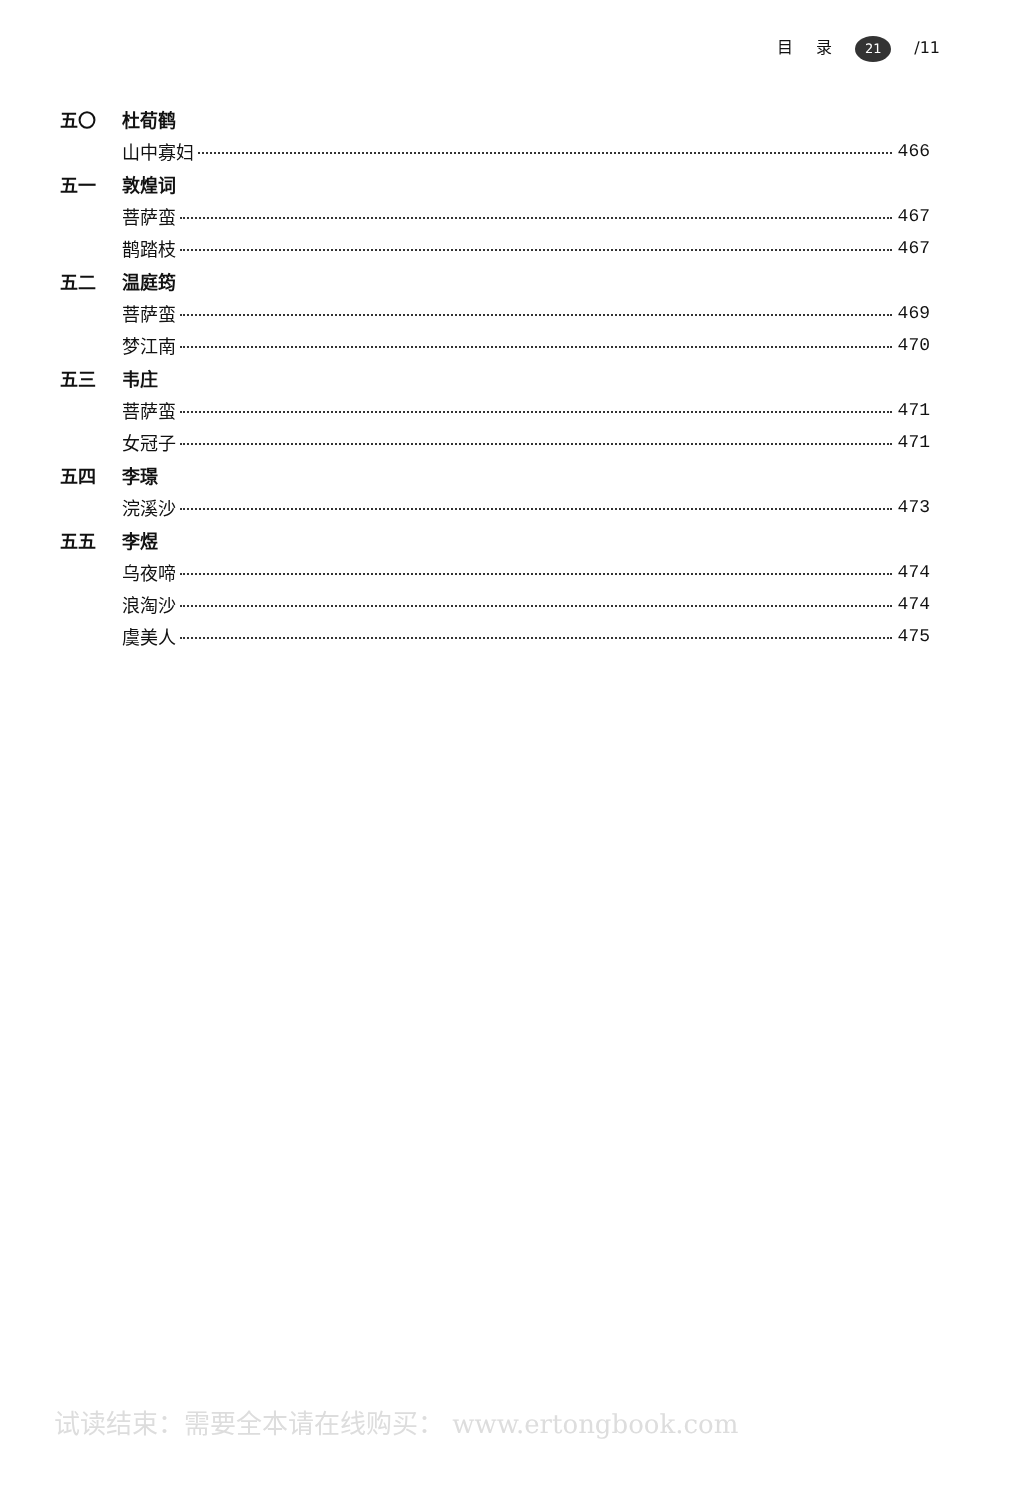目 录 21 /11
五〇 杜荀鹤
山中寡妇 466
五一 敦煌词
菩萨蛮 467
鹊踏枝 467
五二 温庭筠
菩萨蛮 469
梦江南 470
五三 韦庄
菩萨蛮 471
女冠子 471
五四 李璟
浣溪沙 473
五五 李煜
乌夜啼 474
浪淘沙 474
虞美人 475
试读结束：需要全本请在线购买： www.ertongbook.com